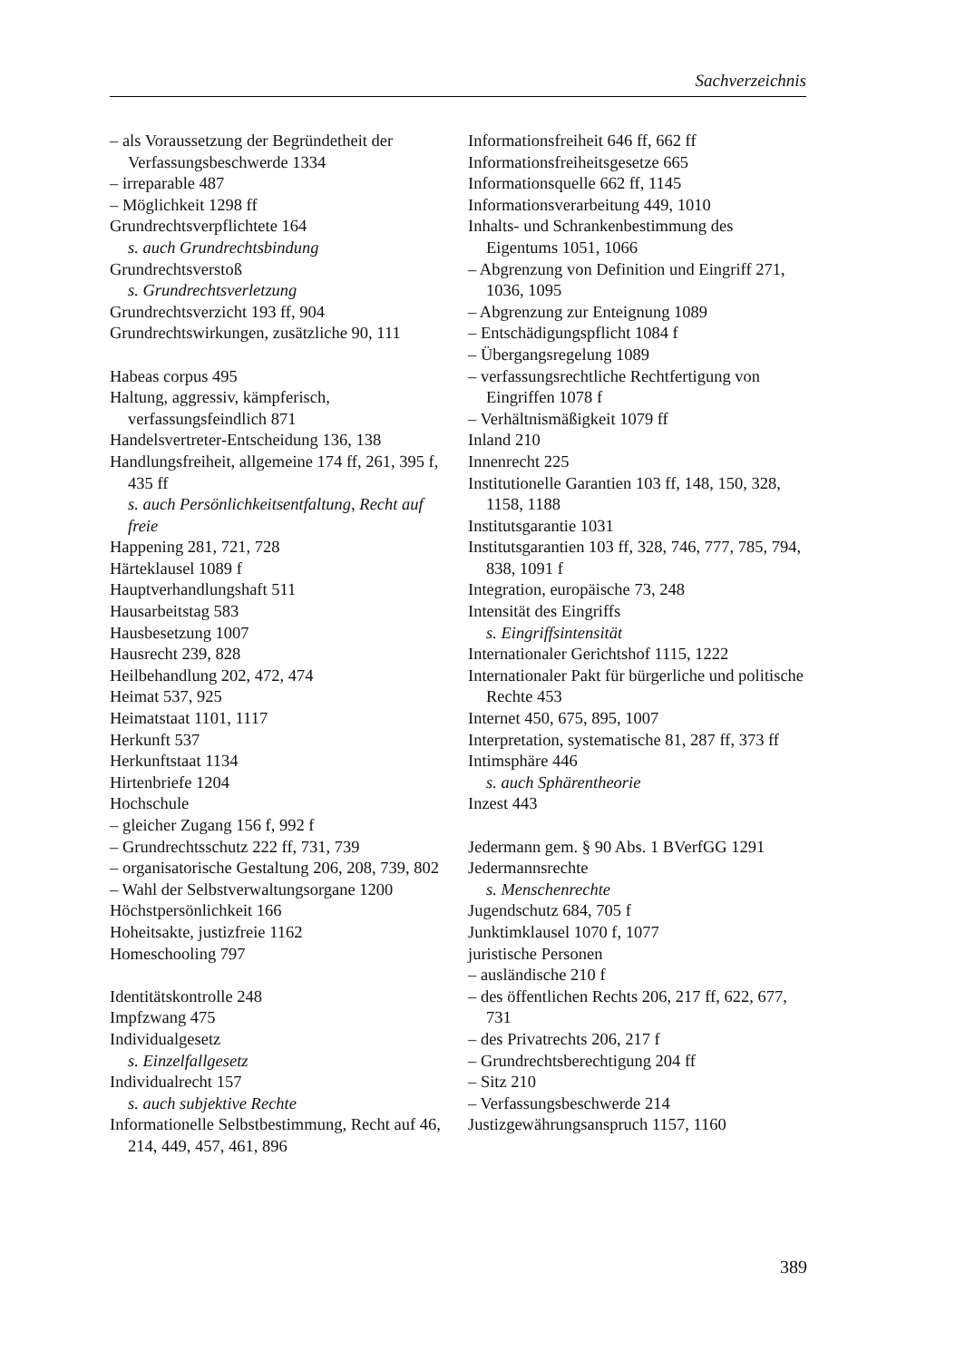Sachverzeichnis
– als Voraussetzung der Begründetheit der Verfassungsbeschwerde 1334
– irreparable 487
– Möglichkeit 1298 ff
Grundrechtsverpflichtete 164
s. auch Grundrechtsbindung
Grundrechtsverstoß
s. Grundrechtsverletzung
Grundrechtsverzicht 193 ff, 904
Grundrechtswirkungen, zusätzliche 90, 111
Habeas corpus 495
Haltung, aggressiv, kämpferisch, verfassungsfeindlich 871
Handelsvertreter-Entscheidung 136, 138
Handlungsfreiheit, allgemeine 174 ff, 261, 395 f, 435 ff
s. auch Persönlichkeitsentfaltung, Recht auf freie
Happening 281, 721, 728
Härteklausel 1089 f
Hauptverhandlungshaft 511
Hausarbeitstag 583
Hausbesetzung 1007
Hausrecht 239, 828
Heilbehandlung 202, 472, 474
Heimat 537, 925
Heimatstaat 1101, 1117
Herkunft 537
Herkunftstaat 1134
Hirtenbriefe 1204
Hochschule
– gleicher Zugang 156 f, 992 f
– Grundrechtsschutz 222 ff, 731, 739
– organisatorische Gestaltung 206, 208, 739, 802
– Wahl der Selbstverwaltungsorgane 1200
Höchstpersönlichkeit 166
Hoheitsakte, justizfreie 1162
Homeschooling 797
Identitätskontrolle 248
Impfzwang 475
Individualgesetz
s. Einzelfallgesetz
Individualrecht 157
s. auch subjektive Rechte
Informationelle Selbstbestimmung, Recht auf 46, 214, 449, 457, 461, 896
Informationsfreiheit 646 ff, 662 ff
Informationsfreiheitsgesetze 665
Informationsquelle 662 ff, 1145
Informationsverarbeitung 449, 1010
Inhalts- und Schrankenbestimmung des Eigentums 1051, 1066
– Abgrenzung von Definition und Eingriff 271, 1036, 1095
– Abgrenzung zur Enteignung 1089
– Entschädigungspflicht 1084 f
– Übergangsregelung 1089
– verfassungsrechtliche Rechtfertigung von Eingriffen 1078 f
– Verhältnismäßigkeit 1079 ff
Inland 210
Innenrecht 225
Institutionelle Garantien 103 ff, 148, 150, 328, 1158, 1188
Institutsgarantie 1031
Institutsgarantien 103 ff, 328, 746, 777, 785, 794, 838, 1091 f
Integration, europäische 73, 248
Intensität des Eingriffs
s. Eingriffsintensität
Internationaler Gerichtshof 1115, 1222
Internationaler Pakt für bürgerliche und politische Rechte 453
Internet 450, 675, 895, 1007
Interpretation, systematische 81, 287 ff, 373 ff
Intimsphäre 446
s. auch Sphärentheorie
Inzest 443
Jedermann gem. § 90 Abs. 1 BVerfGG 1291
Jedermannsrechte
s. Menschenrechte
Jugendschutz 684, 705 f
Junktimklausel 1070 f, 1077
juristische Personen
– ausländische 210 f
– des öffentlichen Rechts 206, 217 ff, 622, 677, 731
– des Privatrechts 206, 217 f
– Grundrechtsberechtigung 204 ff
– Sitz 210
– Verfassungsbeschwerde 214
Justizgewährungsanspruch 1157, 1160
389